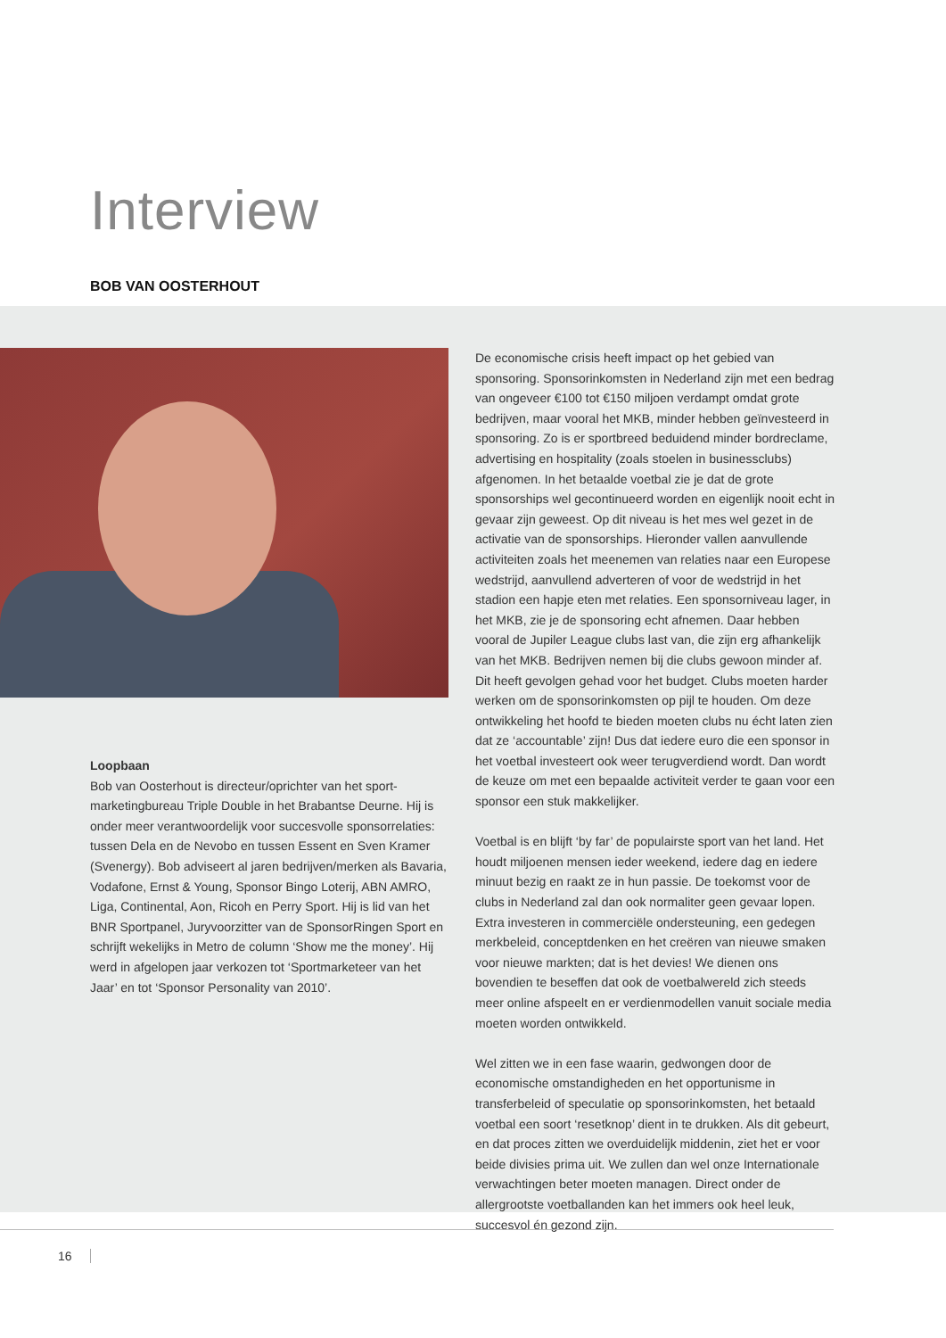Interview
BOB VAN OOSTERHOUT
Loopbaan
Bob van Oosterhout is directeur/oprichter van het sport­marketingbureau Triple Double in het Brabantse Deurne. Hij is onder meer verantwoordelijk voor succesvolle sponsorrelaties: tussen Dela en de Nevobo en tussen Essent en Sven Kramer (Svenergy). Bob adviseert al jaren bedrijven/merken als Bavaria, Vodafone, Ernst & Young, Sponsor Bingo Loterij, ABN AMRO, Liga, Continental, Aon, Ricoh en Perry Sport. Hij is lid van het BNR Sportpanel, Juryvoorzitter van de SponsorRingen Sport en schrijft wekelijks in Metro de column ‘Show me the money’. Hij werd in afgelopen jaar verkozen tot ‘Sportmarketeer van het Jaar’ en tot ‘Sponsor Personality van 2010’.
De economische crisis heeft impact op het gebied van sponsoring. Sponsorinkomsten in Nederland zijn met een bedrag van ongeveer €100 tot €150 miljoen verdampt omdat grote bedrijven, maar vooral het MKB, minder hebben geïnvesteerd in sponsoring. Zo is er sportbreed beduidend minder bordreclame, advertising en hospitality (zoals stoelen in businessclubs) afgenomen. In het betaalde voetbal zie je dat de grote sponsorships wel gecontinueerd worden en eigenlijk nooit echt in gevaar zijn geweest. Op dit niveau is het mes wel gezet in de activatie van de sponsorships. Hieronder vallen aanvullende activiteiten zoals het meenemen van relaties naar een Europese wedstrijd, aanvullend adverteren of voor de wedstrijd in het stadion een hapje eten met relaties. Een sponsorniveau lager, in het MKB, zie je de sponsoring echt afnemen. Daar hebben vooral de Jupiler League clubs last van, die zijn erg afhankelijk van het MKB. Bedrijven nemen bij die clubs gewoon minder af. Dit heeft gevolgen gehad voor het budget. Clubs moeten harder werken om de sponsorinkomsten op pijl te houden. Om deze ontwikkeling het hoofd te bieden moeten clubs nu écht laten zien dat ze ‘accountable’ zijn! Dus dat iedere euro die een sponsor in het voetbal investeert ook weer terugverdiend wordt. Dan wordt de keuze om met een bepaalde activiteit verder te gaan voor een sponsor een stuk makkelijker.
Voetbal is en blijft ‘by far’ de populairste sport van het land. Het houdt miljoenen mensen ieder weekend, iedere dag en iedere minuut bezig en raakt ze in hun passie. De toekomst voor de clubs in Nederland zal dan ook normaliter geen gevaar lopen. Extra investeren in commerciële ondersteuning, een gedegen merkbeleid, conceptdenken en het creëren van nieuwe smaken voor nieuwe markten; dat is het devies! We dienen ons bovendien te beseffen dat ook de voetbalwereld zich steeds meer online afspeelt en er verdienmodellen vanuit sociale media moeten worden ontwikkeld.
Wel zitten we in een fase waarin, gedwongen door de economische omstandigheden en het opportunisme in transferbeleid of speculatie op sponsorinkomsten, het betaald voetbal een soort ‘resetknop’ dient in te drukken. Als dit gebeurt, en dat proces zitten we overduidelijk middenin, ziet het er voor beide divisies prima uit. We zullen dan wel onze Internationale verwachtingen beter moeten managen. Direct onder de allergrootste voetballanden kan het immers ook heel leuk, succesvol én gezond zijn.
16